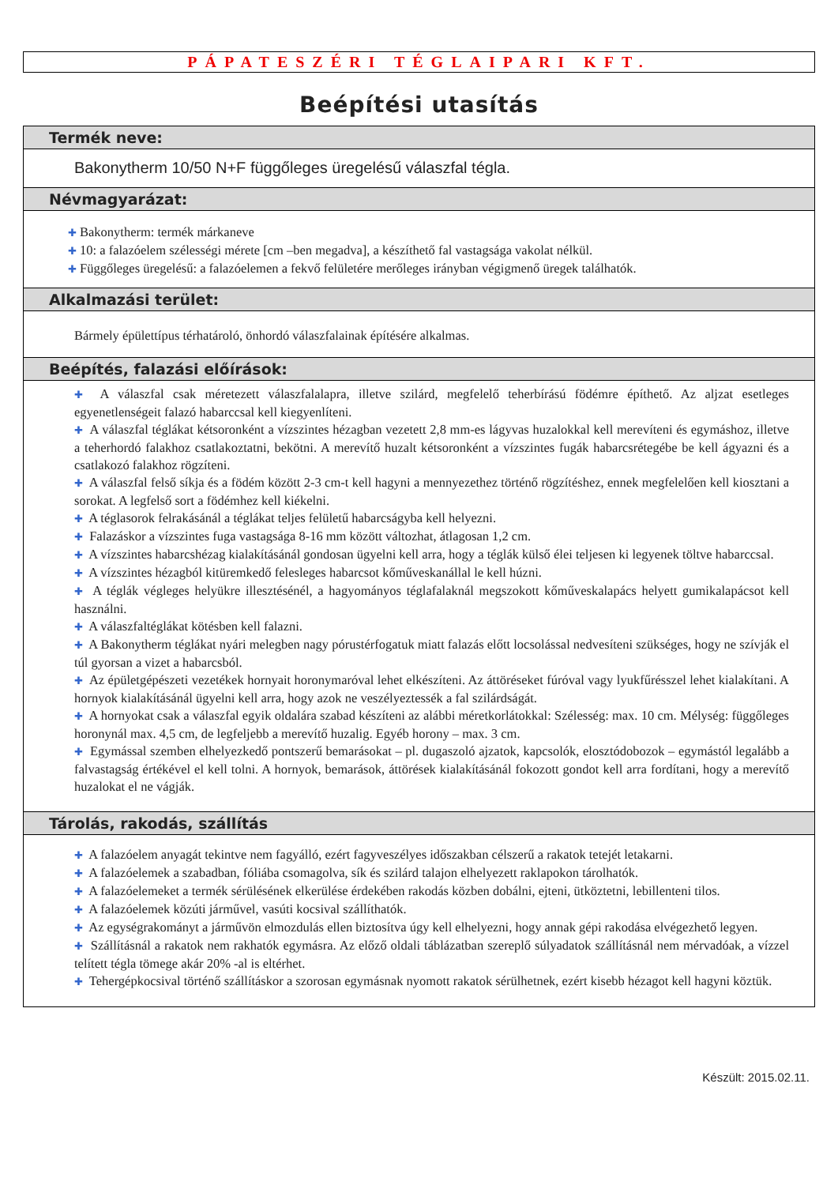PÁPATESZÉRI TÉGLAIPARI KFT.
Beépítési utasítás
Termék neve:
Bakonytherm 10/50 N+F függőleges üregelésű válaszfal tégla.
Névmagyarázat:
✚ Bakonytherm: termék márkaneve
✚ 10: a falazóelem szélességi mérete [cm –ben megadva], a készíthető fal vastagsága vakolat nélkül.
✚ Függőleges üregelésű: a falazóelemen a fekvő felületére merőleges irányban végigmenő üregek találhatók.
Alkalmazási terület:
Bármely épülettípus térhatároló, önhordó válaszfalainak építésére alkalmas.
Beépítés, falazási előírások:
✚ A válaszfal csak méretezett válaszfalalapra, illetve szilárd, megfelelő teherbírású födémre építhető. Az aljzat esetleges egyenetlenségeit falazó habarccsal kell kiegyenlíteni.
✚ A válaszfal téglákat kétsoronként a vízszintes hézagban vezetett 2,8 mm-es lágyvas huzalokkal kell merevíteni és egymáshoz, illetve a teherhordó falakhoz csatlakoztatni, bekötni. A merevítő huzalt kétsoronként a vízszintes fugák habarcsrétegébe be kell ágyazni és a csatlakozó falakhoz rögzíteni.
✚ A válaszfal felső síkja és a födém között 2-3 cm-t kell hagyni a mennyezethez történő rögzítéshez, ennek megfelelően kell kiosztani a sorokat. A legfelső sort a födémhez kell kiékelni.
✚ A téglasorok felrakásánál a téglákat teljes felületű habarcságyba kell helyezni.
✚ Falazáskor a vízszintes fuga vastagsága 8-16 mm között változhat, átlagosan 1,2 cm.
✚ A vízszintes habarcshézag kialakításánál gondosan ügyelni kell arra, hogy a téglák külső élei teljesen ki legyenek töltve habarccsal.
✚ A vízszintes hézagból kitüremkedő felesleges habarcsot kőműveskanállal le kell húzni.
✚ A téglák végleges helyükre illesztésénél, a hagyományos téglafalaknál megszokott kőműveskalapács helyett gumikalapácsot kell használni.
✚ A válaszfaltéglákat kötésben kell falazni.
✚ A Bakonytherm téglákat nyári melegben nagy pórustérfogatuk miatt falazás előtt locsolással nedvesíteni szükséges, hogy ne szívják el túl gyorsan a vizet a habarcsból.
✚ Az épületgépészeti vezetékek hornyait horonymaróval lehet elkészíteni. Az áttöréseket fúróval vagy lyukfűrésszel lehet kialakítani. A hornyok kialakításánál ügyelni kell arra, hogy azok ne veszélyeztessék a fal szilárdságát.
✚ A hornyokat csak a válaszfal egyik oldalára szabad készíteni az alábbi méretkorlátokkal: Szélesség: max. 10 cm. Mélység: függőleges horonynál max. 4,5 cm, de legfeljebb a merevítő huzalig. Egyéb horony – max. 3 cm.
✚ Egymással szemben elhelyezkedő pontszerű bemarásokat – pl. dugaszoló ajzatok, kapcsolók, elosztódobozok – egymástól legalább a falvastagság értékével el kell tolni. A hornyok, bemarások, áttörések kialakításánál fokozott gondot kell arra fordítani, hogy a merevítő huzalokat el ne vágják.
Tárolás, rakodás, szállítás
✚ A falazóelem anyagát tekintve nem fagyálló, ezért fagyveszélyes időszakban célszerű a rakatok tetejét letakarni.
✚ A falazóelemek a szabadban, fóliába csomagolva, sík és szilárd talajon elhelyezett raklapokon tárolhatók.
✚ A falazóelemeket a termék sérülésének elkerülése érdekében rakodás közben dobálni, ejteni, ütköztetni, lebillenteni tilos.
✚ A falazóelemek közúti járművel, vasúti kocsival szállíthatók.
✚ Az egységrakományt a járművön elmozdulás ellen biztosítva úgy kell elhelyezni, hogy annak gépi rakodása elvégezhető legyen.
✚ Szállításnál a rakatok nem rakhatók egymásra. Az előző oldali táblázatban szereplő súlyadatok szállításnál nem mérvadóak, a vízzel telített tégla tömege akár 20% -al is eltérhet.
✚ Tehergépkocsival történő szállításkor a szorosan egymásnak nyomott rakatok sérülhetnek, ezért kisebb hézagot kell hagyni köztük.
Készült: 2015.02.11.